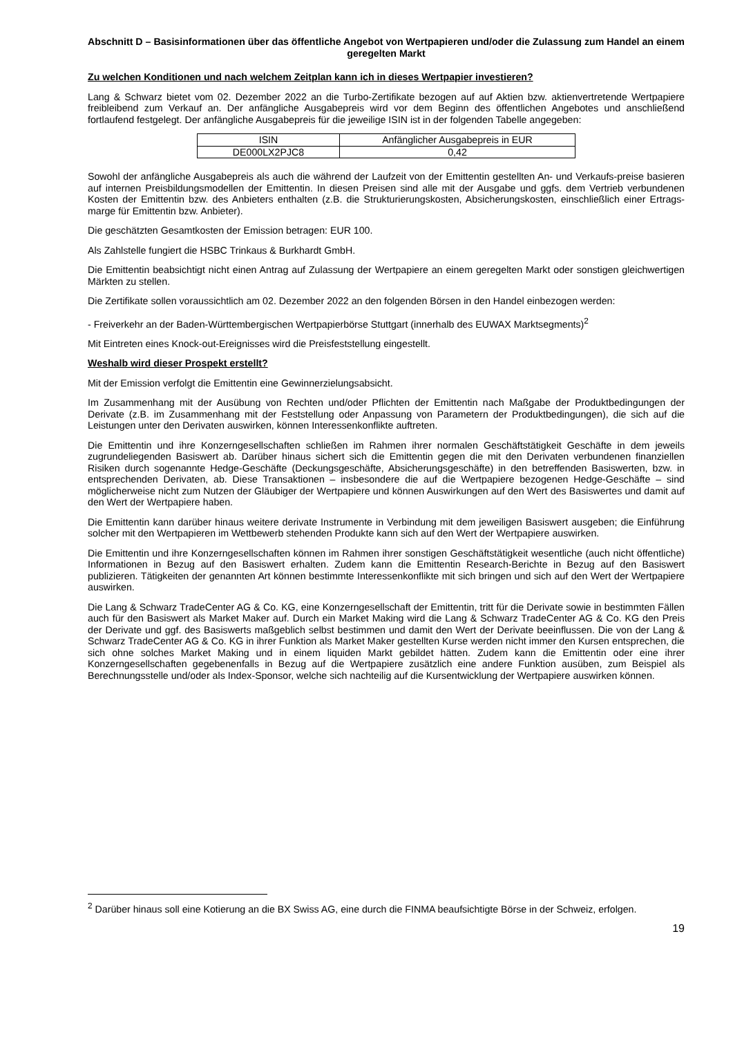Abschnitt D – Basisinformationen über das öffentliche Angebot von Wertpapieren und/oder die Zulassung zum Handel an einem geregelten Markt
Zu welchen Konditionen und nach welchem Zeitplan kann ich in dieses Wertpapier investieren?
Lang & Schwarz bietet vom 02. Dezember 2022 an die Turbo-Zertifikate bezogen auf auf Aktien bzw. aktienvertretende Wertpapiere freibleibend zum Verkauf an. Der anfängliche Ausgabepreis wird vor dem Beginn des öffentlichen Angebotes und anschließend fortlaufend festgelegt. Der anfängliche Ausgabepreis für die jeweilige ISIN ist in der folgenden Tabelle angegeben:
| ISIN | Anfänglicher Ausgabepreis in EUR |
| --- | --- |
| DE000LX2PJC8 | 0,42 |
Sowohl der anfängliche Ausgabepreis als auch die während der Laufzeit von der Emittentin gestellten An- und Verkaufs-preise basieren auf internen Preisbildungsmodellen der Emittentin. In diesen Preisen sind alle mit der Ausgabe und ggfs. dem Vertrieb verbundenen Kosten der Emittentin bzw. des Anbieters enthalten (z.B. die Strukturierungskosten, Absicherungskosten, einschließlich einer Ertrags-marge für Emittentin bzw. Anbieter).
Die geschätzten Gesamtkosten der Emission betragen: EUR 100.
Als Zahlstelle fungiert die HSBC Trinkaus & Burkhardt GmbH.
Die Emittentin beabsichtigt nicht einen Antrag auf Zulassung der Wertpapiere an einem geregelten Markt oder sonstigen gleichwertigen Märkten zu stellen.
Die Zertifikate sollen voraussichtlich am 02. Dezember 2022 an den folgenden Börsen in den Handel einbezogen werden:
- Freiverkehr an der Baden-Württembergischen Wertpapierbörse Stuttgart (innerhalb des EUWAX Marktsegments)<sup>2</sup>
Mit Eintreten eines Knock-out-Ereignisses wird die Preisfeststellung eingestellt.
Weshalb wird dieser Prospekt erstellt?
Mit der Emission verfolgt die Emittentin eine Gewinnerzielungsabsicht.
Im Zusammenhang mit der Ausübung von Rechten und/oder Pflichten der Emittentin nach Maßgabe der Produktbedingungen der Derivate (z.B. im Zusammenhang mit der Feststellung oder Anpassung von Parametern der Produktbedingungen), die sich auf die Leistungen unter den Derivaten auswirken, können Interessenkonflikte auftreten.
Die Emittentin und ihre Konzerngesellschaften schließen im Rahmen ihrer normalen Geschäftstätigkeit Geschäfte in dem jeweils zugrundeliegenden Basiswert ab. Darüber hinaus sichert sich die Emittentin gegen die mit den Derivaten verbundenen finanziellen Risiken durch sogenannte Hedge-Geschäfte (Deckungsgeschäfte, Absicherungsgeschäfte) in den betreffenden Basiswerten, bzw. in entsprechenden Derivaten, ab. Diese Transaktionen – insbesondere die auf die Wertpapiere bezogenen Hedge-Geschäfte – sind möglicherweise nicht zum Nutzen der Gläubiger der Wertpapiere und können Auswirkungen auf den Wert des Basiswertes und damit auf den Wert der Wertpapiere haben.
Die Emittentin kann darüber hinaus weitere derivate Instrumente in Verbindung mit dem jeweiligen Basiswert ausgeben; die Einführung solcher mit den Wertpapieren im Wettbewerb stehenden Produkte kann sich auf den Wert der Wertpapiere auswirken.
Die Emittentin und ihre Konzerngesellschaften können im Rahmen ihrer sonstigen Geschäftstätigkeit wesentliche (auch nicht öffentliche) Informationen in Bezug auf den Basiswert erhalten. Zudem kann die Emittentin Research-Berichte in Bezug auf den Basiswert publizieren. Tätigkeiten der genannten Art können bestimmte Interessenkonflikte mit sich bringen und sich auf den Wert der Wertpapiere auswirken.
Die Lang & Schwarz TradeCenter AG & Co. KG, eine Konzerngesellschaft der Emittentin, tritt für die Derivate sowie in bestimmten Fällen auch für den Basiswert als Market Maker auf. Durch ein Market Making wird die Lang & Schwarz TradeCenter AG & Co. KG den Preis der Derivate und ggf. des Basiswerts maßgeblich selbst bestimmen und damit den Wert der Derivate beeinflussen. Die von der Lang & Schwarz TradeCenter AG & Co. KG in ihrer Funktion als Market Maker gestellten Kurse werden nicht immer den Kursen entsprechen, die sich ohne solches Market Making und in einem liquiden Markt gebildet hätten. Zudem kann die Emittentin oder eine ihrer Konzerngesellschaften gegebenenfalls in Bezug auf die Wertpapiere zusätzlich eine andere Funktion ausüben, zum Beispiel als Berechnungsstelle und/oder als Index-Sponsor, welche sich nachteilig auf die Kursentwicklung der Wertpapiere auswirken können.
<sup>2</sup> Darüber hinaus soll eine Kotierung an die BX Swiss AG, eine durch die FINMA beaufsichtigte Börse in der Schweiz, erfolgen.
19